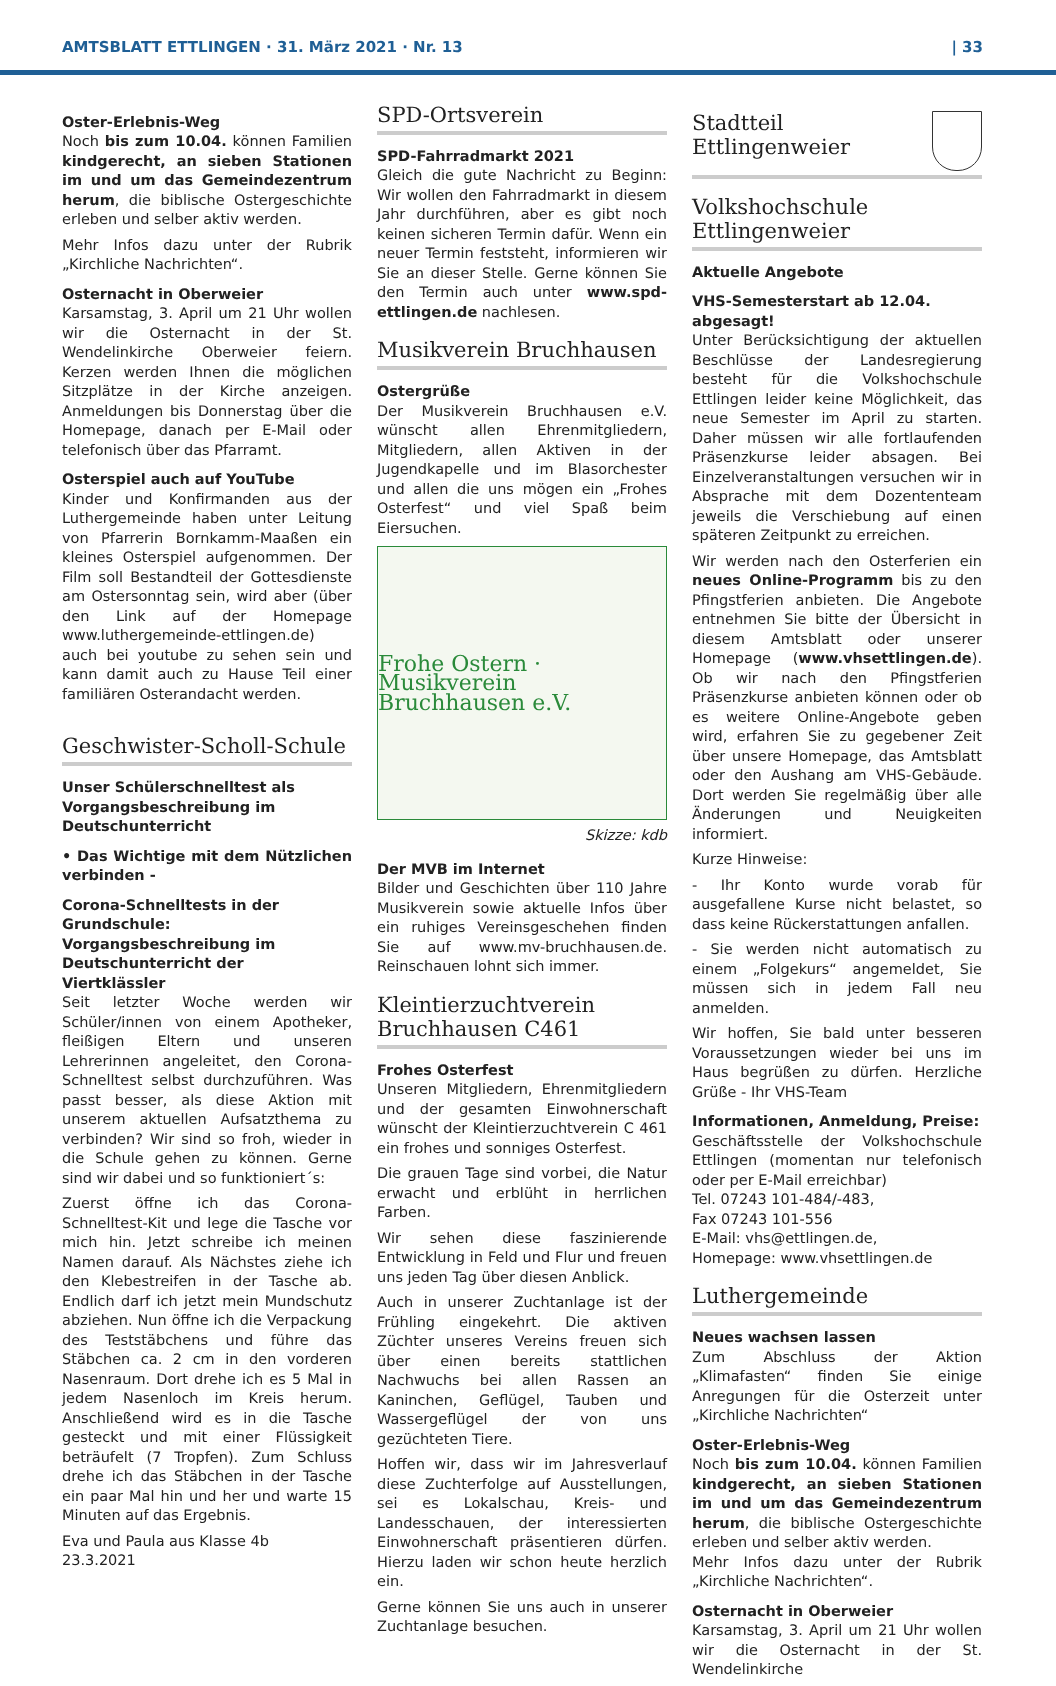AMTSBLATT ETTLINGEN · 31. März 2021 · Nr. 13 | 33
Oster-Erlebnis-Weg
Noch bis zum 10.04. können Familien kindgerecht, an sieben Stationen im und um das Gemeindezentrum herum, die biblische Ostergeschichte erleben und selber aktiv werden.
Mehr Infos dazu unter der Rubrik „Kirchliche Nachrichten“.
Osternacht in Oberweier
Karsamstag, 3. April um 21 Uhr wollen wir die Osternacht in der St. Wendelinkirche Oberweier feiern. Kerzen werden Ihnen die möglichen Sitzplätze in der Kirche anzeigen. Anmeldungen bis Donnerstag über die Homepage, danach per E-Mail oder telefonisch über das Pfarramt.
Osterspiel auch auf YouTube
Kinder und Konfirmanden aus der Luthergemeinde haben unter Leitung von Pfarrerin Bornkamm-Maaßen ein kleines Osterspiel aufgenommen. Der Film soll Bestandteil der Gottesdienste am Ostersonntag sein, wird aber (über den Link auf der Homepage www.luthergemeinde-ettlingen.de) auch bei youtube zu sehen sein und kann damit auch zu Hause Teil einer familiären Osterandacht werden.
Geschwister-Scholl-Schule
Unser Schülerschnelltest als Vorgangsbeschreibung im Deutschunterricht
• Das Wichtige mit dem Nützlichen verbinden -
Corona-Schnelltests in der Grundschule: Vorgangsbeschreibung im Deutschunterricht der Viertklässler
Seit letzter Woche werden wir Schüler/innen von einem Apotheker, fleißigen Eltern und unseren Lehrerinnen angeleitet, den Corona-Schnelltest selbst durchzuführen. Was passt besser, als diese Aktion mit unserem aktuellen Aufsatzthema zu verbinden? Wir sind so froh, wieder in die Schule gehen zu können. Gerne sind wir dabei und so funktioniert´s:
Zuerst öffne ich das Corona-Schnelltest-Kit und lege die Tasche vor mich hin. Jetzt schreibe ich meinen Namen darauf. Als Nächstes ziehe ich den Klebestreifen in der Tasche ab. Endlich darf ich jetzt mein Mundschutz abziehen. Nun öffne ich die Verpackung des Teststäbchens und führe das Stäbchen ca. 2 cm in den vorderen Nasenraum. Dort drehe ich es 5 Mal in jedem Nasenloch im Kreis herum. Anschließend wird es in die Tasche gesteckt und mit einer Flüssigkeit beträufelt (7 Tropfen). Zum Schluss drehe ich das Stäbchen in der Tasche ein paar Mal hin und her und warte 15 Minuten auf das Ergebnis.
Eva und Paula aus Klasse 4b
23.3.2021
SPD-Ortsverein
SPD-Fahrradmarkt 2021
Gleich die gute Nachricht zu Beginn: Wir wollen den Fahrradmarkt in diesem Jahr durchführen, aber es gibt noch keinen sicheren Termin dafür. Wenn ein neuer Termin feststeht, informieren wir Sie an dieser Stelle. Gerne können Sie den Termin auch unter www.spd-ettlingen.de nachlesen.
Musikverein Bruchhausen
Ostergrüße
Der Musikverein Bruchhausen e.V. wünscht allen Ehrenmitgliedern, Mitgliedern, allen Aktiven in der Jugendkapelle und im Blasorchester und allen die uns mögen ein „Frohes Osterfest“ und viel Spaß beim Eiersuchen.
Frohe Ostern · Musikverein Bruchhausen e.V.
Skizze: kdb
Der MVB im Internet
Bilder und Geschichten über 110 Jahre Musikverein sowie aktuelle Infos über ein ruhiges Vereinsgeschehen finden Sie auf www.mv-bruchhausen.de. Reinschauen lohnt sich immer.
Kleintierzuchtverein Bruchhausen C461
Frohes Osterfest
Unseren Mitgliedern, Ehrenmitgliedern und der gesamten Einwohnerschaft wünscht der Kleintierzuchtverein C 461 ein frohes und sonniges Osterfest.
Die grauen Tage sind vorbei, die Natur erwacht und erblüht in herrlichen Farben.
Wir sehen diese faszinierende Entwicklung in Feld und Flur und freuen uns jeden Tag über diesen Anblick.
Auch in unserer Zuchtanlage ist der Frühling eingekehrt. Die aktiven Züchter unseres Vereins freuen sich über einen bereits stattlichen Nachwuchs bei allen Rassen an Kaninchen, Geflügel, Tauben und Wassergeflügel der von uns gezüchteten Tiere.
Hoffen wir, dass wir im Jahresverlauf diese Zuchterfolge auf Ausstellungen, sei es Lokalschau, Kreis- und Landesschauen, der interessierten Einwohnerschaft präsentieren dürfen. Hierzu laden wir schon heute herzlich ein.
Gerne können Sie uns auch in unserer Zuchtanlage besuchen.
Stadtteil
Ettlingenweier
Volkshochschule Ettlingenweier
Aktuelle Angebote
VHS-Semesterstart ab 12.04. abgesagt!
Unter Berücksichtigung der aktuellen Beschlüsse der Landesregierung besteht für die Volkshochschule Ettlingen leider keine Möglichkeit, das neue Semester im April zu starten. Daher müssen wir alle fortlaufenden Präsenzkurse leider absagen. Bei Einzelveranstaltungen versuchen wir in Absprache mit dem Dozententeam jeweils die Verschiebung auf einen späteren Zeitpunkt zu erreichen.
Wir werden nach den Osterferien ein neues Online-Programm bis zu den Pfingstferien anbieten. Die Angebote entnehmen Sie bitte der Übersicht in diesem Amtsblatt oder unserer Homepage (www.vhsettlingen.de). Ob wir nach den Pfingstferien Präsenzkurse anbieten können oder ob es weitere Online-Angebote geben wird, erfahren Sie zu gegebener Zeit über unsere Homepage, das Amtsblatt oder den Aushang am VHS-Gebäude. Dort werden Sie regelmäßig über alle Änderungen und Neuigkeiten informiert.
Kurze Hinweise:
- Ihr Konto wurde vorab für ausgefallene Kurse nicht belastet, so dass keine Rückerstattungen anfallen.
- Sie werden nicht automatisch zu einem „Folgekurs“ angemeldet, Sie müssen sich in jedem Fall neu anmelden.
Wir hoffen, Sie bald unter besseren Voraussetzungen wieder bei uns im Haus begrüßen zu dürfen. Herzliche Grüße - Ihr VHS-Team
Informationen, Anmeldung, Preise:
Geschäftsstelle der Volkshochschule Ettlingen (momentan nur telefonisch oder per E-Mail erreichbar)
Tel. 07243 101-484/-483,
Fax 07243 101-556
E-Mail: vhs@ettlingen.de,
Homepage: www.vhsettlingen.de
Luthergemeinde
Neues wachsen lassen
Zum Abschluss der Aktion „Klimafasten“ finden Sie einige Anregungen für die Osterzeit unter „Kirchliche Nachrichten“
Oster-Erlebnis-Weg
Noch bis zum 10.04. können Familien kindgerecht, an sieben Stationen im und um das Gemeindezentrum herum, die biblische Ostergeschichte erleben und selber aktiv werden.
Mehr Infos dazu unter der Rubrik „Kirchliche Nachrichten“.
Osternacht in Oberweier
Karsamstag, 3. April um 21 Uhr wollen wir die Osternacht in der St. Wendelinkirche